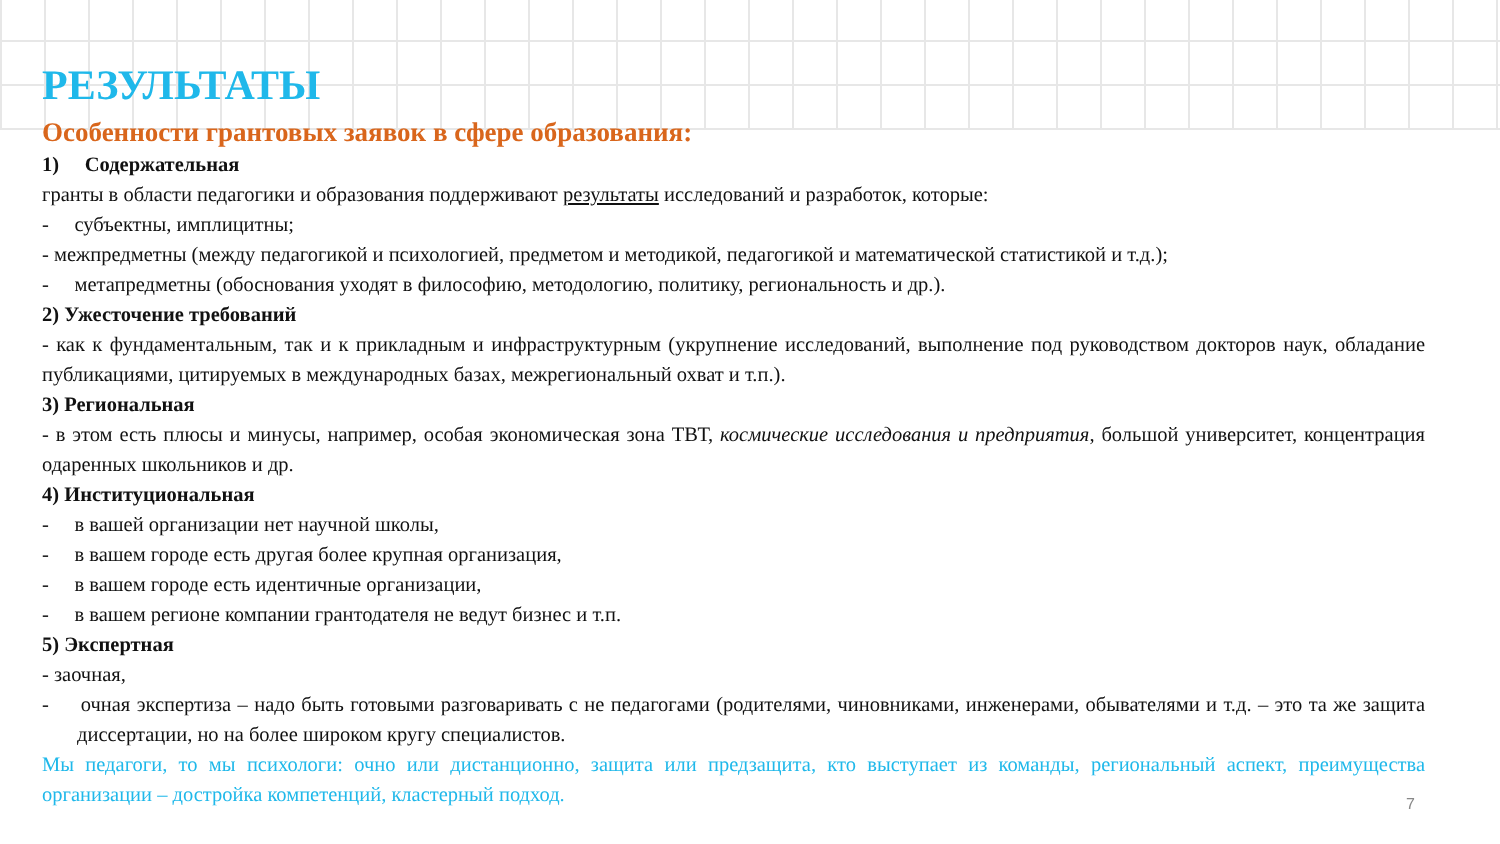РЕЗУЛЬТАТЫ
Особенности грантовых заявок в сфере образования:
1) Содержательная
гранты в области педагогики и образования поддерживают результаты исследований и разработок, которые:
- субъектны, имплицитны;
- межпредметны (между педагогикой и психологией, предметом и методикой, педагогикой и математической статистикой и т.д.);
- метапредметны (обоснования уходят в философию, методологию, политику, региональность и др.).
2) Ужесточение требований
- как к фундаментальным, так и к прикладным и инфраструктурным (укрупнение исследований, выполнение под руководством докторов наук, обладание публикациями, цитируемых в международных базах, межрегиональный охват и т.п.).
3) Региональная
- в этом есть плюсы и минусы, например, особая экономическая зона ТВТ, космические исследования и предприятия, большой университет, концентрация одаренных школьников и др.
4) Институциональная
- в вашей организации нет научной школы,
- в вашем городе есть другая более крупная организация,
- в вашем городе есть идентичные организации,
- в вашем регионе компании грантодателя не ведут бизнес и т.п.
5) Экспертная
- заочная,
- очная экспертиза – надо быть готовыми разговаривать с не педагогами (родителями, чиновниками, инженерами, обывателями и т.д. – это та же защита диссертации, но на более широком кругу специалистов.
Мы педагоги, то мы психологи: очно или дистанционно, защита или предзащита, кто выступает из команды, региональный аспект, преимущества организации – достройка компетенций, кластерный подход.
7